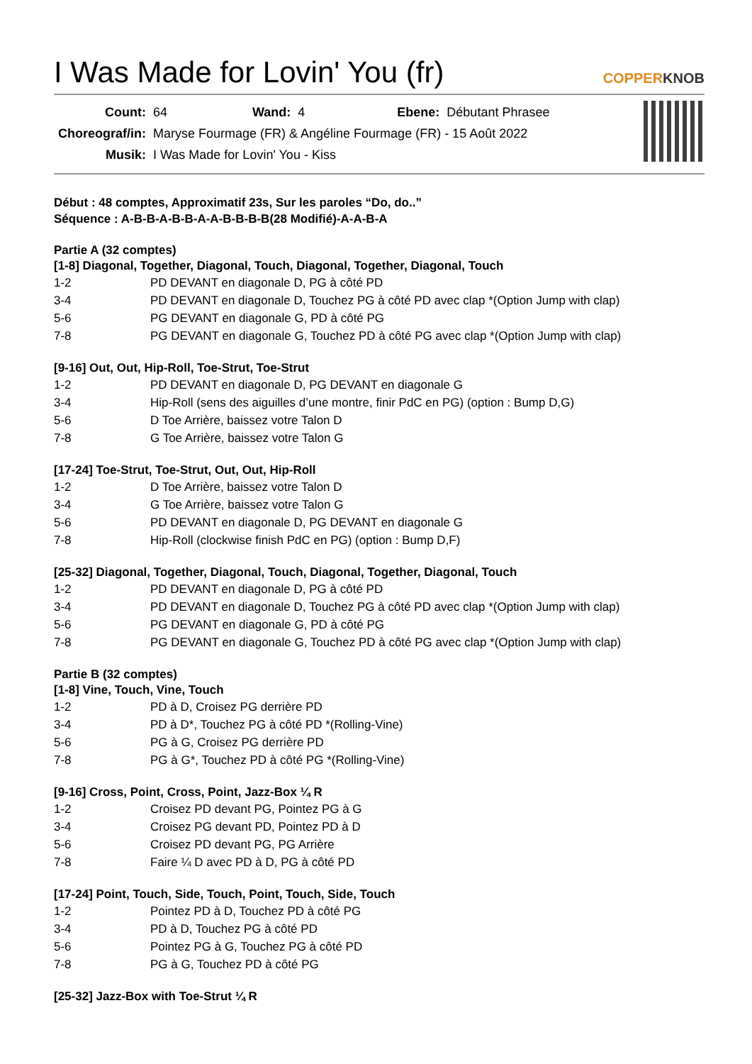I Was Made for Lovin' You (fr) COPPERKNOB
| Count: | 64 | Wand: | 4 | Ebene: | Débutant Phrasee |
| Choreograf/in: | Maryse Fourmage (FR) & Angéline Fourmage (FR) - 15 Août 2022 | | | | |
| Musik: | I Was Made for Lovin' You - Kiss | | | | |
Début : 48 comptes, Approximatif 23s, Sur les paroles “Do, do..”
Séquence : A-B-B-A-B-B-A-A-B-B-B-B(28 Modifié)-A-A-B-A
Partie A (32 comptes)
[1-8] Diagonal, Together, Diagonal, Touch, Diagonal, Together, Diagonal, Touch
| 1-2 | PD DEVANT en diagonale D, PG à côté PD |
| 3-4 | PD DEVANT en diagonale D, Touchez PG à côté PD avec clap *(Option Jump with clap) |
| 5-6 | PG DEVANT en diagonale G, PD à côté PG |
| 7-8 | PG DEVANT en diagonale G, Touchez PD à côté PG avec clap *(Option Jump with clap) |
[9-16] Out, Out, Hip-Roll, Toe-Strut, Toe-Strut
| 1-2 | PD DEVANT en diagonale D, PG DEVANT en diagonale G |
| 3-4 | Hip-Roll (sens des aiguilles d’une montre, finir PdC en PG) (option : Bump D,G) |
| 5-6 | D Toe Arrière, baissez votre Talon D |
| 7-8 | G Toe Arrière, baissez votre Talon G |
[17-24] Toe-Strut, Toe-Strut, Out, Out, Hip-Roll
| 1-2 | D Toe Arrière, baissez votre Talon D |
| 3-4 | G Toe Arrière, baissez votre Talon G |
| 5-6 | PD DEVANT en diagonale D, PG DEVANT en diagonale G |
| 7-8 | Hip-Roll (clockwise finish PdC en PG) (option : Bump D,F) |
[25-32] Diagonal, Together, Diagonal, Touch, Diagonal, Together, Diagonal, Touch
| 1-2 | PD DEVANT en diagonale D, PG à côté PD |
| 3-4 | PD DEVANT en diagonale D, Touchez PG à côté PD avec clap *(Option Jump with clap) |
| 5-6 | PG DEVANT en diagonale G, PD à côté PG |
| 7-8 | PG DEVANT en diagonale G, Touchez PD à côté PG avec clap *(Option Jump with clap) |
Partie B (32 comptes)
[1-8] Vine, Touch, Vine, Touch
| 1-2 | PD à D, Croisez PG derrière PD |
| 3-4 | PD à D*, Touchez PG à côté PD *(Rolling-Vine) |
| 5-6 | PG à G, Croisez PG derrière PD |
| 7-8 | PG à G*, Touchez PD à côté PG *(Rolling-Vine) |
[9-16] Cross, Point, Cross, Point, Jazz-Box ¼ R
| 1-2 | Croisez PD devant PG, Pointez PG à G |
| 3-4 | Croisez PG devant PD, Pointez PD à D |
| 5-6 | Croisez PD devant PG, PG Arrière |
| 7-8 | Faire ¼ D avec PD à D, PG à côté PD |
[17-24] Point, Touch, Side, Touch, Point, Touch, Side, Touch
| 1-2 | Pointez PD à D, Touchez PD à côté PG |
| 3-4 | PD à D, Touchez PG à côté PD |
| 5-6 | Pointez PG à G, Touchez PG à côté PD |
| 7-8 | PG à G, Touchez PD à côté PG |
[25-32] Jazz-Box with Toe-Strut ¼ R